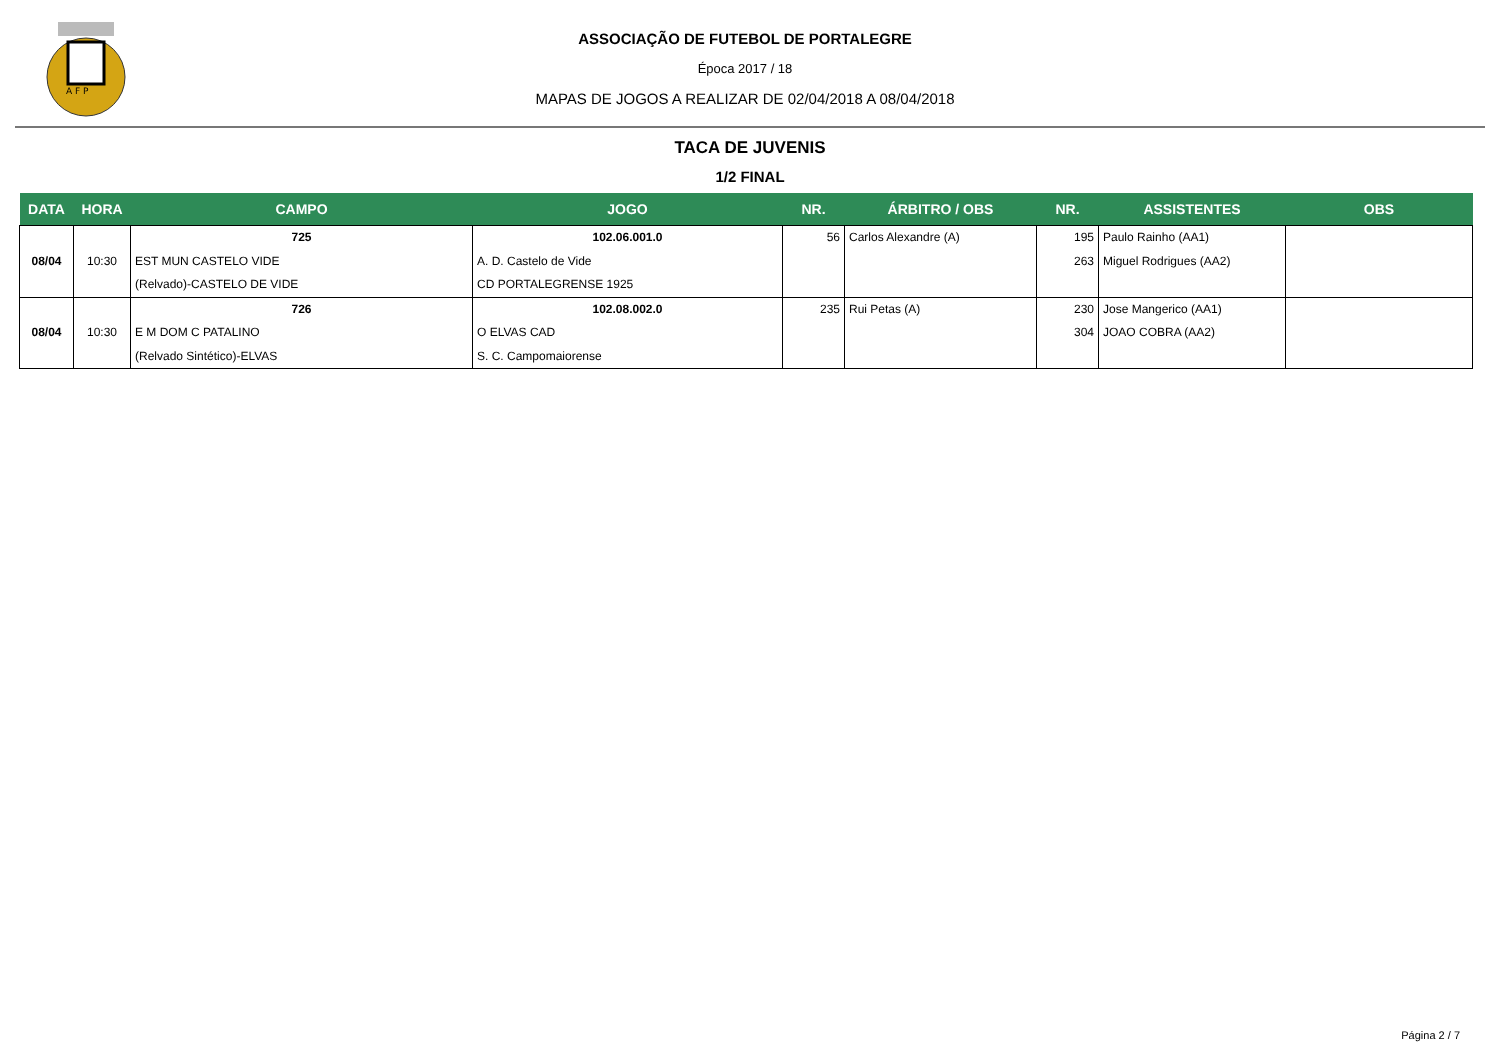A F P
ASSOCIAÇÃO DE FUTEBOL DE PORTALEGRE
Época 2017 / 18
MAPAS DE JOGOS A REALIZAR DE 02/04/2018 A 08/04/2018
TACA DE JUVENIS
1/2 FINAL
| DATA | HORA | CAMPO | JOGO | NR. | ÁRBITRO / OBS | NR. | ASSISTENTES | OBS |
| --- | --- | --- | --- | --- | --- | --- | --- | --- |
| 08/04 | 10:30 | 725 EST MUN CASTELO VIDE (Relvado)-CASTELO DE VIDE | 102.06.001.0 A. D. Castelo de Vide CD PORTALEGRENSE 1925 | 56 | Carlos Alexandre (A) | 195 263 | Paulo Rainho (AA1) Miguel Rodrigues (AA2) | |
| 08/04 | 10:30 | 726 E M DOM C PATALINO (Relvado Sintético)-ELVAS | 102.08.002.0 O ELVAS CAD S. C. Campomaiorense | 235 | Rui Petas (A) | 230 304 | Jose Mangerico (AA1) JOAO COBRA (AA2) | |
Página 2 / 7